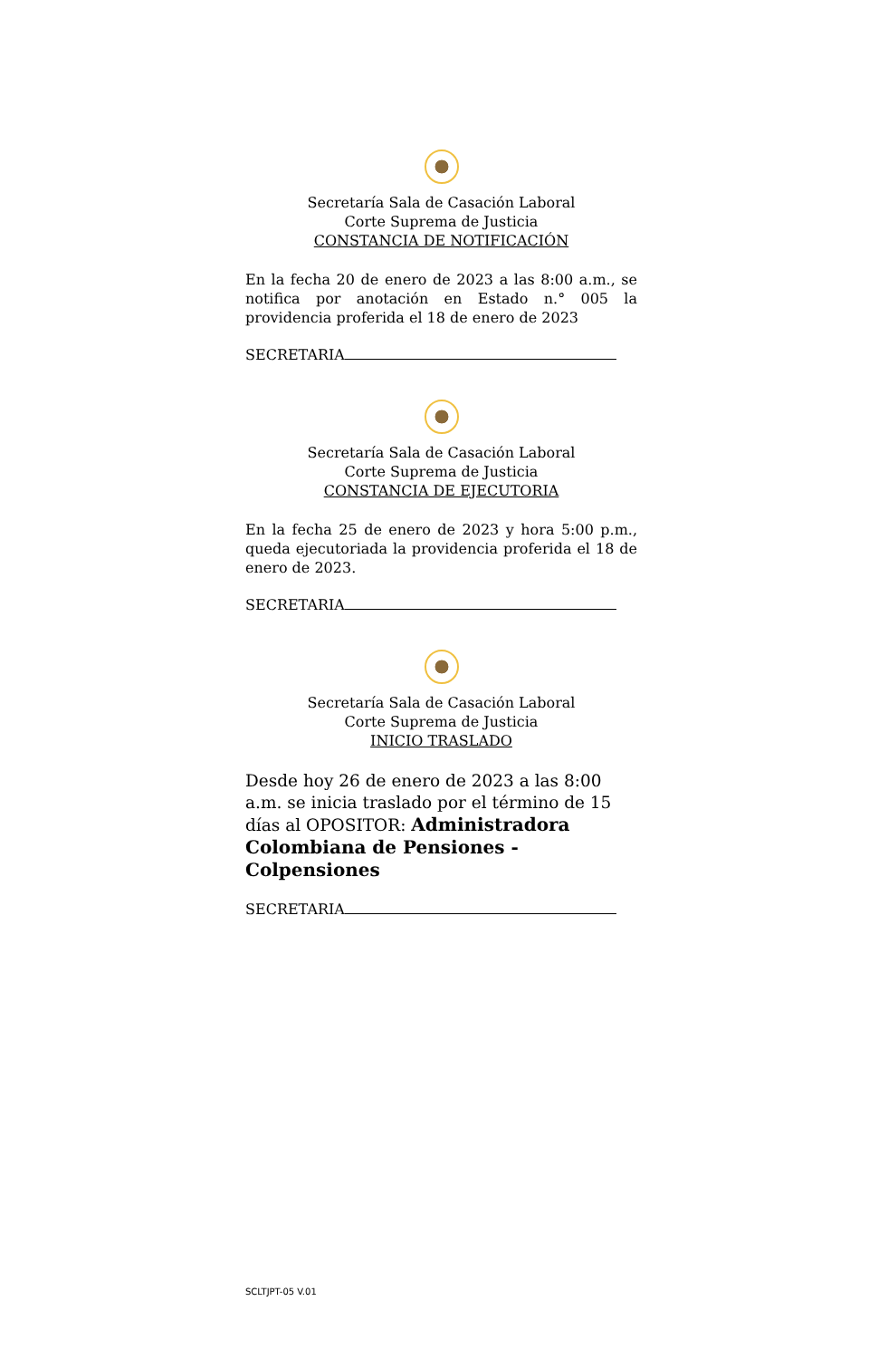Secretaría Sala de Casación Laboral
Corte Suprema de Justicia
CONSTANCIA DE NOTIFICACIÓN
En la fecha 20 de enero de 2023 a las 8:00 a.m., se notifica por anotación en Estado n.° 005 la providencia proferida el 18 de enero de 2023
SECRETARIA
Secretaría Sala de Casación Laboral
Corte Suprema de Justicia
CONSTANCIA DE EJECUTORIA
En la fecha 25 de enero de 2023 y hora 5:00 p.m., queda ejecutoriada la providencia proferida el 18 de enero de 2023.
SECRETARIA
Secretaría Sala de Casación Laboral
Corte Suprema de Justicia
INICIO TRASLADO
Desde hoy 26 de enero de 2023 a las 8:00 a.m. se inicia traslado por el término de 15 días al OPOSITOR: Administradora Colombiana de Pensiones - Colpensiones
SECRETARIA
SCLTJPT-05 V.01